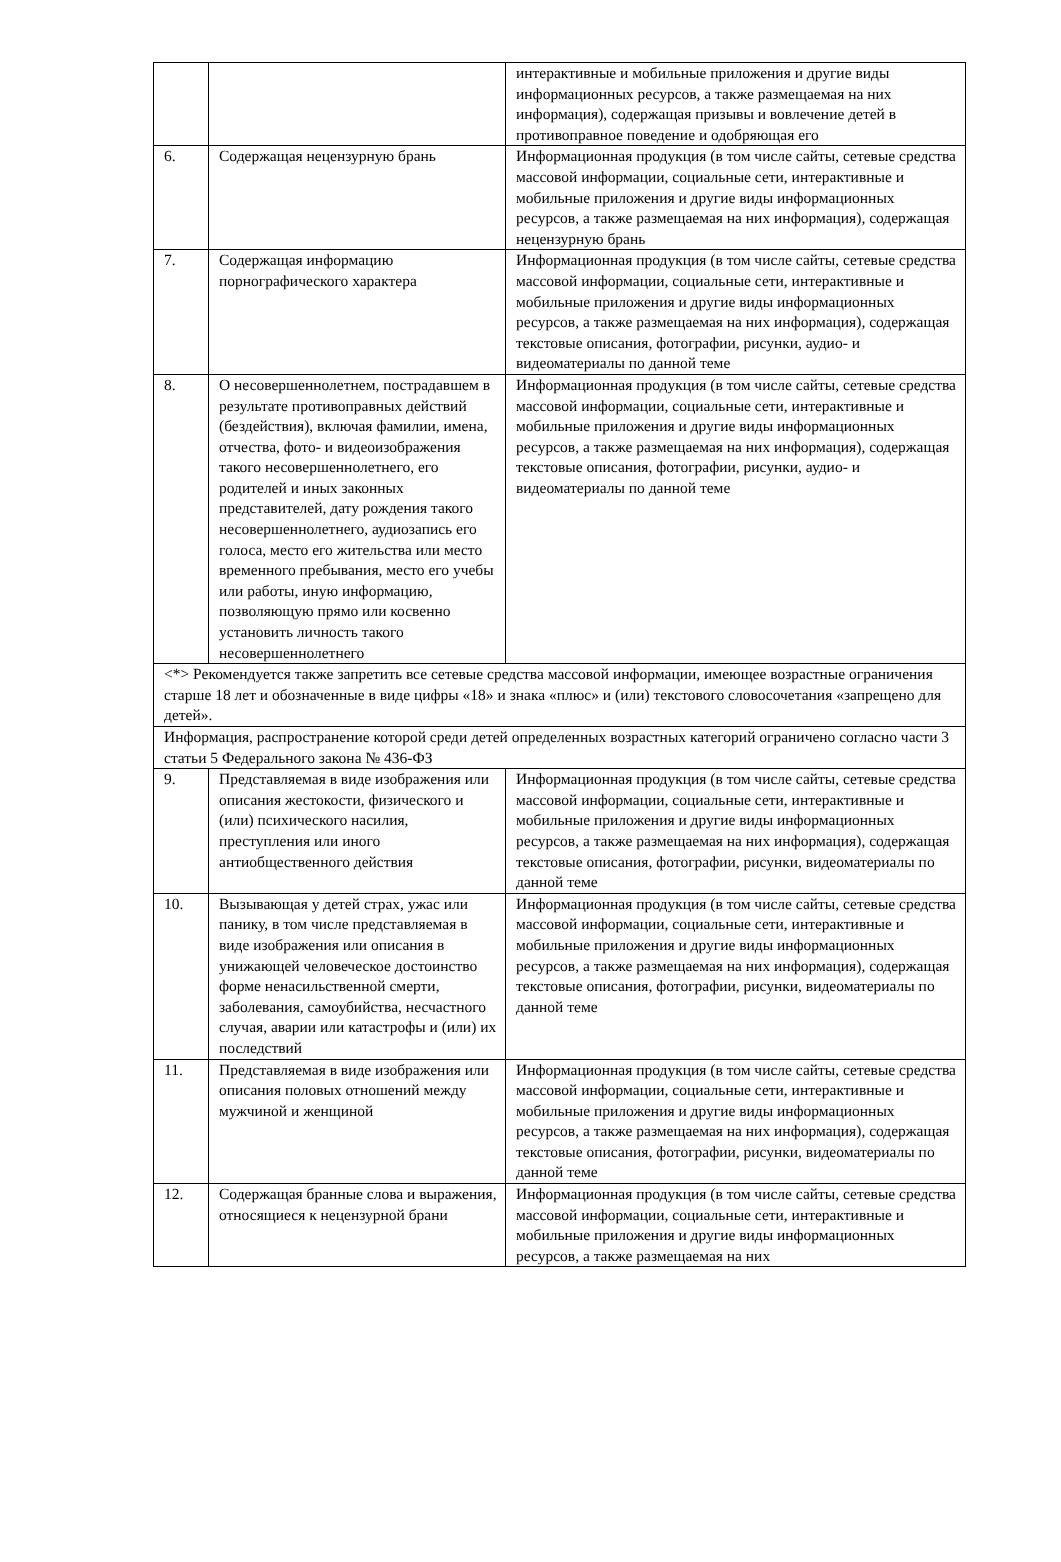| | | интерактивные и мобильные приложения и другие виды информационных ресурсов, а также размещаемая на них информация), содержащая призывы и вовлечение детей в противоправное поведение и одобряющая его |
| 6. | Содержащая нецензурную брань | Информационная продукция (в том числе сайты, сетевые средства массовой информации, социальные сети, интерактивные и мобильные приложения и другие виды информационных ресурсов, а также размещаемая на них информация), содержащая нецензурную брань |
| 7. | Содержащая информацию порнографического характера | Информационная продукция (в том числе сайты, сетевые средства массовой информации, социальные сети, интерактивные и мобильные приложения и другие виды информационных ресурсов, а также размещаемая на них информация), содержащая текстовые описания, фотографии, рисунки, аудио- и видеоматериалы по данной теме |
| 8. | О несовершеннолетнем, пострадавшем в результате противоправных действий (бездействия), включая фамилии, имена, отчества, фото- и видеоизображения такого несовершеннолетнего, его родителей и иных законных представителей, дату рождения такого несовершеннолетнего, аудиозапись его голоса, место его жительства или место временного пребывания, место его учебы или работы, иную информацию, позволяющую прямо или косвенно установить личность такого несовершеннолетнего | Информационная продукция (в том числе сайты, сетевые средства массовой информации, социальные сети, интерактивные и мобильные приложения и другие виды информационных ресурсов, а также размещаемая на них информация), содержащая текстовые описания, фотографии, рисунки, аудио- и видеоматериалы по данной теме |
| <*> Рекомендуется также запретить все сетевые средства массовой информации, имеющее возрастные ограничения старше 18 лет и обозначенные в виде цифры «18» и знака «плюс» и (или) текстового словосочетания «запрещено для детей». | | |
| Информация, распространение которой среди детей определенных возрастных категорий ограничено согласно части 3 статьи 5 Федерального закона № 436-ФЗ | | |
| 9. | Представляемая в виде изображения или описания жестокости, физического и (или) психического насилия, преступления или иного антиобщественного действия | Информационная продукция (в том числе сайты, сетевые средства массовой информации, социальные сети, интерактивные и мобильные приложения и другие виды информационных ресурсов, а также размещаемая на них информация), содержащая текстовые описания, фотографии, рисунки, видеоматериалы по данной теме |
| 10. | Вызывающая у детей страх, ужас или панику, в том числе представляемая в виде изображения или описания в унижающей человеческое достоинство форме ненасильственной смерти, заболевания, самоубийства, несчастного случая, аварии или катастрофы и (или) их последствий | Информационная продукция (в том числе сайты, сетевые средства массовой информации, социальные сети, интерактивные и мобильные приложения и другие виды информационных ресурсов, а также размещаемая на них информация), содержащая текстовые описания, фотографии, рисунки, видеоматериалы по данной теме |
| 11. | Представляемая в виде изображения или описания половых отношений между мужчиной и женщиной | Информационная продукция (в том числе сайты, сетевые средства массовой информации, социальные сети, интерактивные и мобильные приложения и другие виды информационных ресурсов, а также размещаемая на них информация), содержащая текстовые описания, фотографии, рисунки, видеоматериалы по данной теме |
| 12. | Содержащая бранные слова и выражения, относящиеся к нецензурной брани | Информационная продукция (в том числе сайты, сетевые средства массовой информации, социальные сети, интерактивные и мобильные приложения и другие виды информационных ресурсов, а также размещаемая на них |